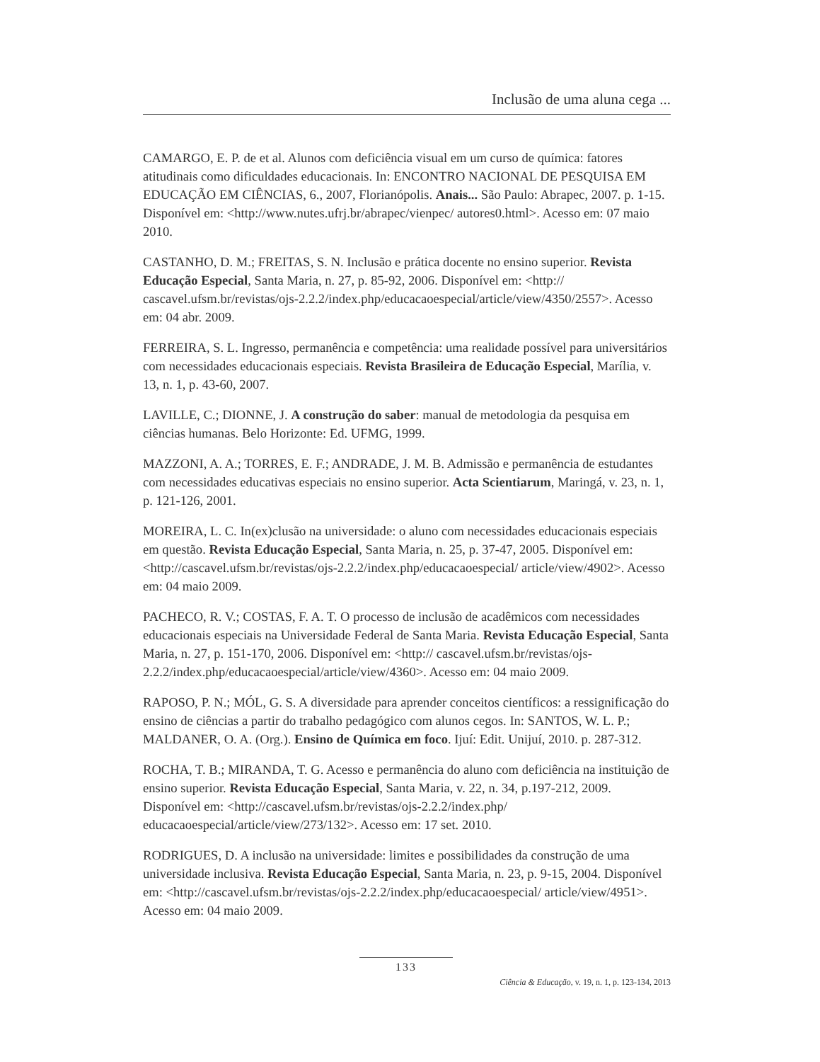Inclusão de uma aluna cega ...
CAMARGO, E. P. de et al. Alunos com deficiência visual em um curso de química: fatores atitudinais como dificuldades educacionais. In: ENCONTRO NACIONAL DE PESQUISA EM EDUCAÇÃO EM CIÊNCIAS, 6., 2007, Florianópolis. Anais... São Paulo: Abrapec, 2007. p. 1-15. Disponível em: <http://www.nutes.ufrj.br/abrapec/vienpec/ autores0.html>. Acesso em: 07 maio 2010.
CASTANHO, D. M.; FREITAS, S. N. Inclusão e prática docente no ensino superior. Revista Educação Especial, Santa Maria, n. 27, p. 85-92, 2006. Disponível em: <http:// cascavel.ufsm.br/revistas/ojs-2.2.2/index.php/educacaoespecial/article/view/4350/2557>. Acesso em: 04 abr. 2009.
FERREIRA, S. L. Ingresso, permanência e competência: uma realidade possível para universitários com necessidades educacionais especiais. Revista Brasileira de Educação Especial, Marília, v. 13, n. 1, p. 43-60, 2007.
LAVILLE, C.; DIONNE, J. A construção do saber: manual de metodologia da pesquisa em ciências humanas. Belo Horizonte: Ed. UFMG, 1999.
MAZZONI, A. A.; TORRES, E. F.; ANDRADE, J. M. B. Admissão e permanência de estudantes com necessidades educativas especiais no ensino superior. Acta Scientiarum, Maringá, v. 23, n. 1, p. 121-126, 2001.
MOREIRA, L. C. In(ex)clusão na universidade: o aluno com necessidades educacionais especiais em questão. Revista Educação Especial, Santa Maria, n. 25, p. 37-47, 2005. Disponível em: <http://cascavel.ufsm.br/revistas/ojs-2.2.2/index.php/educacaoespecial/ article/view/4902>. Acesso em: 04 maio 2009.
PACHECO, R. V.; COSTAS, F. A. T. O processo de inclusão de acadêmicos com necessidades educacionais especiais na Universidade Federal de Santa Maria. Revista Educação Especial, Santa Maria, n. 27, p. 151-170, 2006. Disponível em: <http:// cascavel.ufsm.br/revistas/ojs-2.2.2/index.php/educacaoespecial/article/view/4360>. Acesso em: 04 maio 2009.
RAPOSO, P. N.; MÓL, G. S. A diversidade para aprender conceitos científicos: a ressignificação do ensino de ciências a partir do trabalho pedagógico com alunos cegos. In: SANTOS, W. L. P.; MALDANER, O. A. (Org.). Ensino de Química em foco. Ijuí: Edit. Unijuí, 2010. p. 287-312.
ROCHA, T. B.; MIRANDA, T. G. Acesso e permanência do aluno com deficiência na instituição de ensino superior. Revista Educação Especial, Santa Maria, v. 22, n. 34, p.197-212, 2009. Disponível em: <http://cascavel.ufsm.br/revistas/ojs-2.2.2/index.php/ educacaoespecial/article/view/273/132>. Acesso em: 17 set. 2010.
RODRIGUES, D. A inclusão na universidade: limites e possibilidades da construção de uma universidade inclusiva. Revista Educação Especial, Santa Maria, n. 23, p. 9-15, 2004. Disponível em: <http://cascavel.ufsm.br/revistas/ojs-2.2.2/index.php/educacaoespecial/ article/view/4951>. Acesso em: 04 maio 2009.
133
Ciência & Educação, v. 19, n. 1, p. 123-134, 2013